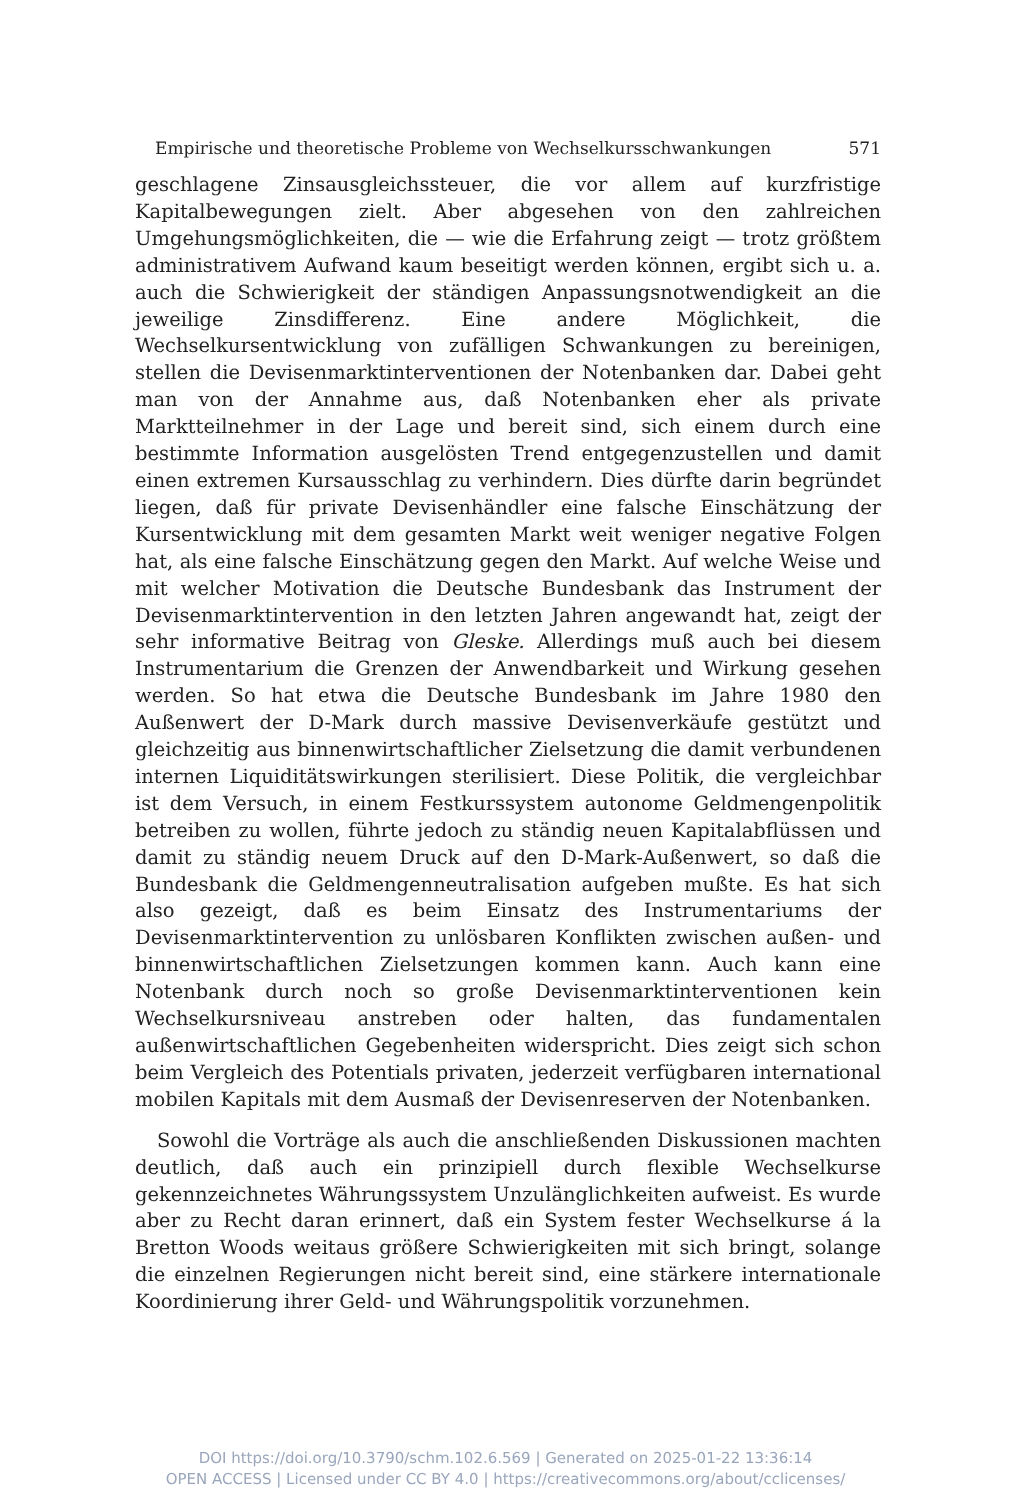Empirische und theoretische Probleme von Wechselkursschwankungen 571
geschlagene Zinsausgleichssteuer, die vor allem auf kurzfristige Kapitalbewegungen zielt. Aber abgesehen von den zahlreichen Umgehungsmöglichkeiten, die — wie die Erfahrung zeigt — trotz größtem administrativem Aufwand kaum beseitigt werden können, ergibt sich u. a. auch die Schwierigkeit der ständigen Anpassungsnotwendigkeit an die jeweilige Zinsdifferenz. Eine andere Möglichkeit, die Wechselkursentwicklung von zufälligen Schwankungen zu bereinigen, stellen die Devisenmarktinterventionen der Notenbanken dar. Dabei geht man von der Annahme aus, daß Notenbanken eher als private Marktteilnehmer in der Lage und bereit sind, sich einem durch eine bestimmte Information ausgelösten Trend entgegenzustellen und damit einen extremen Kursausschlag zu verhindern. Dies dürfte darin begründet liegen, daß für private Devisenhändler eine falsche Einschätzung der Kursentwicklung mit dem gesamten Markt weit weniger negative Folgen hat, als eine falsche Einschätzung gegen den Markt. Auf welche Weise und mit welcher Motivation die Deutsche Bundesbank das Instrument der Devisenmarktintervention in den letzten Jahren angewandt hat, zeigt der sehr informative Beitrag von Gleske. Allerdings muß auch bei diesem Instrumentarium die Grenzen der Anwendbarkeit und Wirkung gesehen werden. So hat etwa die Deutsche Bundesbank im Jahre 1980 den Außenwert der D-Mark durch massive Devisenverkäufe gestützt und gleichzeitig aus binnenwirtschaftlicher Zielsetzung die damit verbundenen internen Liquiditätswirkungen sterilisiert. Diese Politik, die vergleichbar ist dem Versuch, in einem Festkurssystem autonome Geldmengenpolitik betreiben zu wollen, führte jedoch zu ständig neuen Kapitalabflüssen und damit zu ständig neuem Druck auf den D-Mark-Außenwert, so daß die Bundesbank die Geldmengenneutralisation aufgeben mußte. Es hat sich also gezeigt, daß es beim Einsatz des Instrumentariums der Devisenmarktintervention zu unlösbaren Konflikten zwischen außen- und binnenwirtschaftlichen Zielsetzungen kommen kann. Auch kann eine Notenbank durch noch so große Devisenmarktinterventionen kein Wechselkursniveau anstreben oder halten, das fundamentalen außenwirtschaftlichen Gegebenheiten widerspricht. Dies zeigt sich schon beim Vergleich des Potentials privaten, jederzeit verfügbaren international mobilen Kapitals mit dem Ausmaß der Devisenreserven der Notenbanken.
Sowohl die Vorträge als auch die anschließenden Diskussionen machten deutlich, daß auch ein prinzipiell durch flexible Wechselkurse gekennzeichnetes Währungssystem Unzulänglichkeiten aufweist. Es wurde aber zu Recht daran erinnert, daß ein System fester Wechselkurse á la Bretton Woods weitaus größere Schwierigkeiten mit sich bringt, solange die einzelnen Regierungen nicht bereit sind, eine stärkere internationale Koordinierung ihrer Geld- und Währungspolitik vorzunehmen.
DOI https://doi.org/10.3790/schm.102.6.569 | Generated on 2025-01-22 13:36:14
OPEN ACCESS | Licensed under CC BY 4.0 | https://creativecommons.org/about/cclicenses/